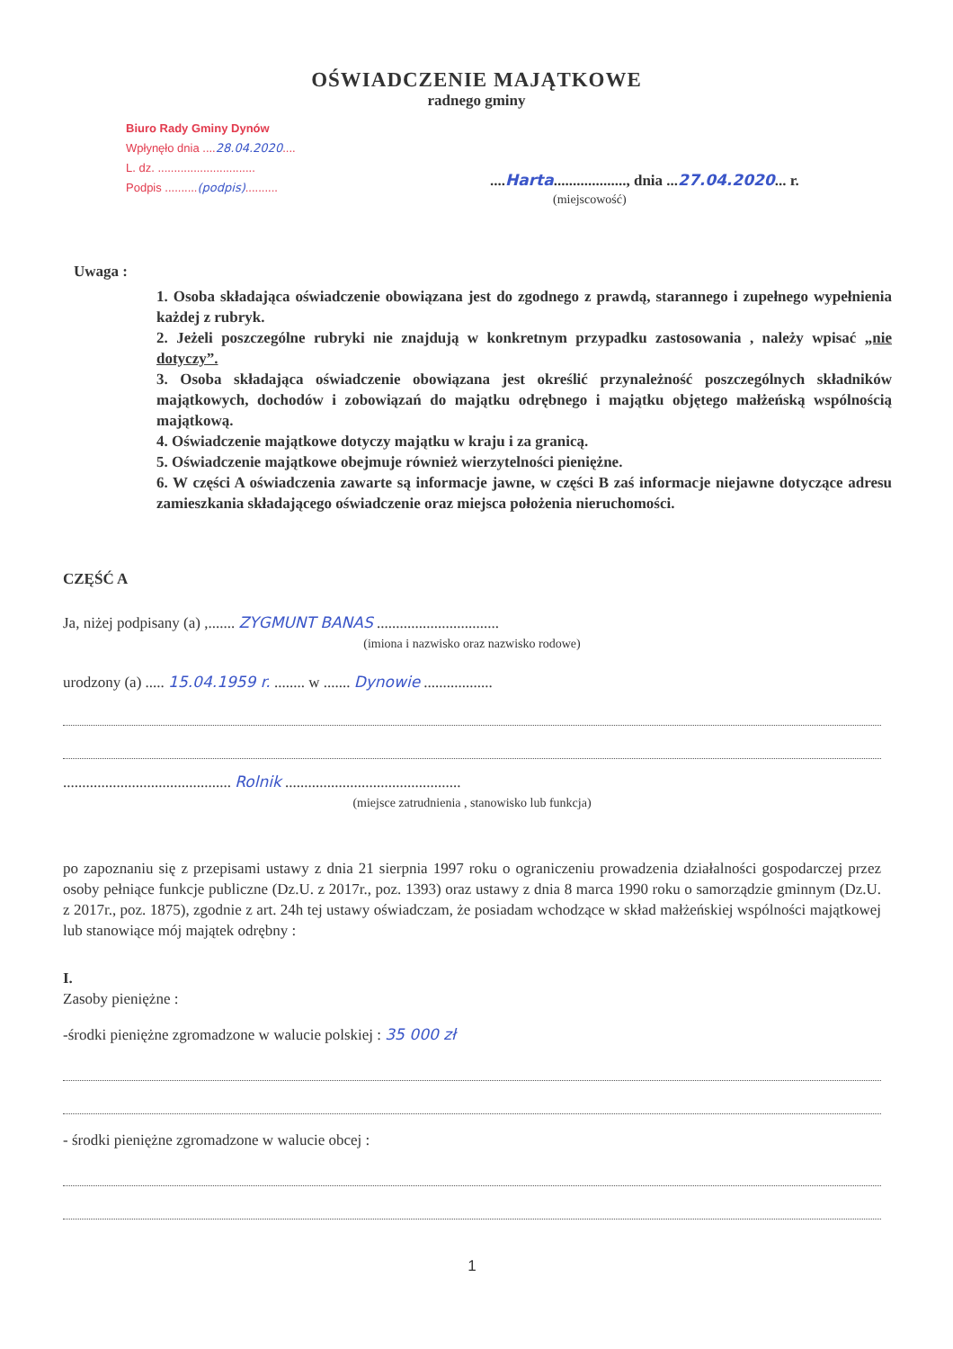OŚWIADCZENIE MAJĄTKOWE
radnego gminy
Biuro Rady Gminy Dynów
Wpłynęło dnia ....28.04.2020....
L. dz. ..............................
Podpis ..........(podpis)..........
....Harta..................., dnia ...27.04.2020... r.
(miejscowość)
Uwaga :
1. Osoba składająca oświadczenie obowiązana jest do zgodnego z prawdą, starannego i zupełnego wypełnienia każdej z rubryk.
2. Jeżeli poszczególne rubryki nie znajdują w konkretnym przypadku zastosowania , należy wpisać „nie dotyczy”.
3. Osoba składająca oświadczenie obowiązana jest określić przynależność poszczególnych składników majątkowych, dochodów i zobowiązań do majątku odrębnego i majątku objętego małżeńską wspólnością majątkową.
4. Oświadczenie majątkowe dotyczy majątku w kraju i za granicą.
5. Oświadczenie majątkowe obejmuje również wierzytelności pieniężne.
6. W części A oświadczenia zawarte są informacje jawne, w części B zaś informacje niejawne dotyczące adresu zamieszkania składającego oświadczenie oraz miejsca położenia nieruchomości.
CZĘŚĆ A
Ja, niżej podpisany (a) ,....... ZYGMUNT BANAS ................................
(imiona i nazwisko oraz nazwisko rodowe)
urodzony (a) ..... 15.04.1959 r. ........ w ....... Dynowie ..................
............................................ Rolnik ..............................................
(miejsce zatrudnienia , stanowisko lub funkcja)
po zapoznaniu się z przepisami ustawy z dnia 21 sierpnia 1997 roku o ograniczeniu prowadzenia działalności gospodarczej przez osoby pełniące funkcje publiczne (Dz.U. z 2017r., poz. 1393) oraz ustawy z dnia 8 marca 1990 roku o samorządzie gminnym (Dz.U. z 2017r., poz. 1875), zgodnie z art. 24h tej ustawy oświadczam, że posiadam wchodzące w skład małżeńskiej wspólności majątkowej lub stanowiące mój majątek odrębny :
I.
Zasoby pieniężne :
-środki pieniężne zgromadzone w walucie polskiej : 35 000 zł
- środki pieniężne zgromadzone w walucie obcej :
1